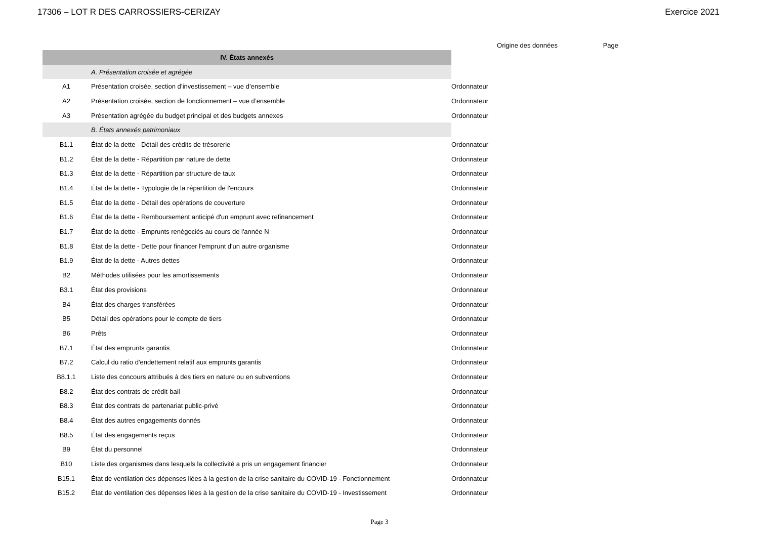17306 – LOT R DES CARROSSIERS-CERIZAY Exercice 2021
| | | Origine des données | Page |
| --- | --- | --- | --- |
| IV. États annexés | | | |
| | A. Présentation croisée et agrégée | | |
| A1 | Présentation croisée, section d’investissement – vue d’ensemble | Ordonnateur | |
| A2 | Présentation croisée, section de fonctionnement – vue d’ensemble | Ordonnateur | |
| A3 | Présentation agrégée du budget principal et des budgets annexes | Ordonnateur | |
| | B. États annexés patrimoniaux | | |
| B1.1 | État de la dette - Détail des crédits de trésorerie | Ordonnateur | |
| B1.2 | État de la dette - Répartition par nature de dette | Ordonnateur | |
| B1.3 | État de la dette - Répartition par structure de taux | Ordonnateur | |
| B1.4 | État de la dette - Typologie de la répartition de l'encours | Ordonnateur | |
| B1.5 | État de la dette - Détail des opérations de couverture | Ordonnateur | |
| B1.6 | État de la dette - Remboursement anticipé d'un emprunt avec refinancement | Ordonnateur | |
| B1.7 | État de la dette - Emprunts renégociés au cours de l'année N | Ordonnateur | |
| B1.8 | État de la dette - Dette pour financer l'emprunt d'un autre organisme | Ordonnateur | |
| B1.9 | État de la dette - Autres dettes | Ordonnateur | |
| B2 | Méthodes utilisées pour les amortissements | Ordonnateur | |
| B3.1 | État des provisions | Ordonnateur | |
| B4 | État des charges transférées | Ordonnateur | |
| B5 | Détail des opérations pour le compte de tiers | Ordonnateur | |
| B6 | Prêts | Ordonnateur | |
| B7.1 | État des emprunts garantis | Ordonnateur | |
| B7.2 | Calcul du ratio d'endettement relatif aux emprunts garantis | Ordonnateur | |
| B8.1.1 | Liste des concours attribués à des tiers en nature ou en subventions | Ordonnateur | |
| B8.2 | État des contrats de crédit-bail | Ordonnateur | |
| B8.3 | État des contrats de partenariat public-privé | Ordonnateur | |
| B8.4 | État des autres engagements donnés | Ordonnateur | |
| B8.5 | État des engagements reçus | Ordonnateur | |
| B9 | État du personnel | Ordonnateur | |
| B10 | Liste des organismes dans lesquels la collectivité a pris un engagement financier | Ordonnateur | |
| B15.1 | État de ventilation des dépenses liées à la gestion de la crise sanitaire du COVID-19 - Fonctionnement | Ordonnateur | |
| B15.2 | État de ventilation des dépenses liées à la gestion de la crise sanitaire du COVID-19 - Investissement | Ordonnateur | |
Page 3